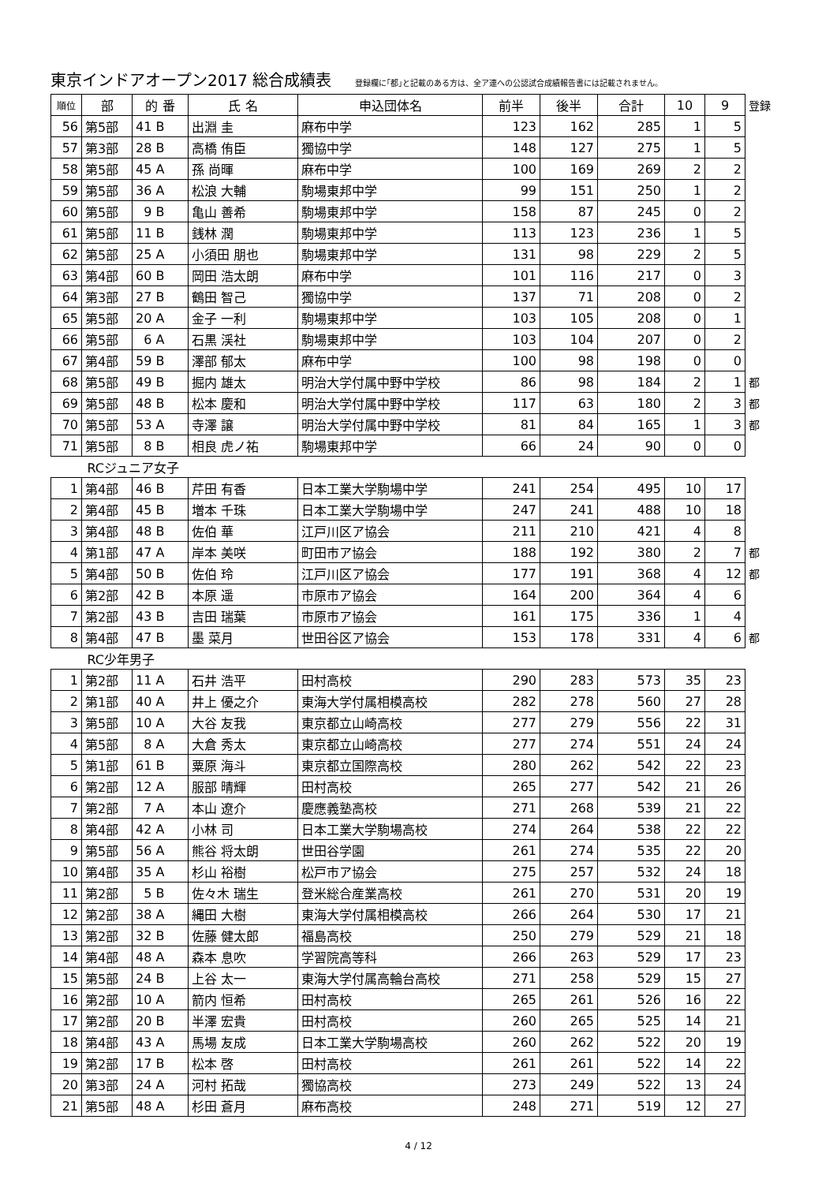東京インドアオープン2017 総合成績表
登録欄に｢都｣と記載のある方は、全ア連への公認試合成績報告書には記載されません。
| 順位 | 部 | 的 番 | 氏 名 | 申込団体名 | 前半 | 後半 | 合計 | 10 | 9 | 登録 |
| --- | --- | --- | --- | --- | --- | --- | --- | --- | --- | --- |
| 56 | 第5部 | 41 B | 出淵 圭 | 麻布中学 | 123 | 162 | 285 | 1 | 5 | |
| 57 | 第3部 | 28 B | 高橋 侑臣 | 獨協中学 | 148 | 127 | 275 | 1 | 5 | |
| 58 | 第5部 | 45 A | 孫 尚暉 | 麻布中学 | 100 | 169 | 269 | 2 | 2 | |
| 59 | 第5部 | 36 A | 松浪 大輔 | 駒場東邦中学 | 99 | 151 | 250 | 1 | 2 | |
| 60 | 第5部 | 9 B | 亀山 善希 | 駒場東邦中学 | 158 | 87 | 245 | 0 | 2 | |
| 61 | 第5部 | 11 B | 銭林 潤 | 駒場東邦中学 | 113 | 123 | 236 | 1 | 5 | |
| 62 | 第5部 | 25 A | 小須田 朋也 | 駒場東邦中学 | 131 | 98 | 229 | 2 | 5 | |
| 63 | 第4部 | 60 B | 岡田 浩太朗 | 麻布中学 | 101 | 116 | 217 | 0 | 3 | |
| 64 | 第3部 | 27 B | 鶴田 智己 | 獨協中学 | 137 | 71 | 208 | 0 | 2 | |
| 65 | 第5部 | 20 A | 金子 一利 | 駒場東邦中学 | 103 | 105 | 208 | 0 | 1 | |
| 66 | 第5部 | 6 A | 石黒 渓社 | 駒場東邦中学 | 103 | 104 | 207 | 0 | 2 | |
| 67 | 第4部 | 59 B | 澤部 郁太 | 麻布中学 | 100 | 98 | 198 | 0 | 0 | |
| 68 | 第5部 | 49 B | 掘内 雄太 | 明治大学付属中野中学校 | 86 | 98 | 184 | 2 | 1 | 都 |
| 69 | 第5部 | 48 B | 松本 慶和 | 明治大学付属中野中学校 | 117 | 63 | 180 | 2 | 3 | 都 |
| 70 | 第5部 | 53 A | 寺澤 譲 | 明治大学付属中野中学校 | 81 | 84 | 165 | 1 | 3 | 都 |
| 71 | 第5部 | 8 B | 相良 虎ノ祐 | 駒場東邦中学 | 66 | 24 | 90 | 0 | 0 | |
| RCジュニア女子 | | | | | | | | | | |
| 1 | 第4部 | 46 B | 芹田 有香 | 日本工業大学駒場中学 | 241 | 254 | 495 | 10 | 17 | |
| 2 | 第4部 | 45 B | 増本 千珠 | 日本工業大学駒場中学 | 247 | 241 | 488 | 10 | 18 | |
| 3 | 第4部 | 48 B | 佐伯 華 | 江戸川区ア協会 | 211 | 210 | 421 | 4 | 8 | |
| 4 | 第1部 | 47 A | 岸本 美咲 | 町田市ア協会 | 188 | 192 | 380 | 2 | 7 | 都 |
| 5 | 第4部 | 50 B | 佐伯 玲 | 江戸川区ア協会 | 177 | 191 | 368 | 4 | 12 | 都 |
| 6 | 第2部 | 42 B | 本原 遥 | 市原市ア協会 | 164 | 200 | 364 | 4 | 6 | |
| 7 | 第2部 | 43 B | 吉田 瑞葉 | 市原市ア協会 | 161 | 175 | 336 | 1 | 4 | |
| 8 | 第4部 | 47 B | 墨 菜月 | 世田谷区ア協会 | 153 | 178 | 331 | 4 | 6 | 都 |
| RC少年男子 | | | | | | | | | | |
| 1 | 第2部 | 11 A | 石井 浩平 | 田村高校 | 290 | 283 | 573 | 35 | 23 | |
| 2 | 第1部 | 40 A | 井上 優之介 | 東海大学付属相模高校 | 282 | 278 | 560 | 27 | 28 | |
| 3 | 第5部 | 10 A | 大谷 友我 | 東京都立山崎高校 | 277 | 279 | 556 | 22 | 31 | |
| 4 | 第5部 | 8 A | 大倉 秀太 | 東京都立山崎高校 | 277 | 274 | 551 | 24 | 24 | |
| 5 | 第1部 | 61 B | 粟原 海斗 | 東京都立国際高校 | 280 | 262 | 542 | 22 | 23 | |
| 6 | 第2部 | 12 A | 服部 晴輝 | 田村高校 | 265 | 277 | 542 | 21 | 26 | |
| 7 | 第2部 | 7 A | 本山 遼介 | 慶應義塾高校 | 271 | 268 | 539 | 21 | 22 | |
| 8 | 第4部 | 42 A | 小林 司 | 日本工業大学駒場高校 | 274 | 264 | 538 | 22 | 22 | |
| 9 | 第5部 | 56 A | 熊谷 将太朗 | 世田谷学園 | 261 | 274 | 535 | 22 | 20 | |
| 10 | 第4部 | 35 A | 杉山 裕樹 | 松戸市ア協会 | 275 | 257 | 532 | 24 | 18 | |
| 11 | 第2部 | 5 B | 佐々木 瑞生 | 登米総合産業高校 | 261 | 270 | 531 | 20 | 19 | |
| 12 | 第2部 | 38 A | 縄田 大樹 | 東海大学付属相模高校 | 266 | 264 | 530 | 17 | 21 | |
| 13 | 第2部 | 32 B | 佐藤 健太郎 | 福島高校 | 250 | 279 | 529 | 21 | 18 | |
| 14 | 第4部 | 48 A | 森本 息吹 | 学習院高等科 | 266 | 263 | 529 | 17 | 23 | |
| 15 | 第5部 | 24 B | 上谷 太一 | 東海大学付属高輪台高校 | 271 | 258 | 529 | 15 | 27 | |
| 16 | 第2部 | 10 A | 箭内 恒希 | 田村高校 | 265 | 261 | 526 | 16 | 22 | |
| 17 | 第2部 | 20 B | 半澤 宏貴 | 田村高校 | 260 | 265 | 525 | 14 | 21 | |
| 18 | 第4部 | 43 A | 馬場 友成 | 日本工業大学駒場高校 | 260 | 262 | 522 | 20 | 19 | |
| 19 | 第2部 | 17 B | 松本 啓 | 田村高校 | 261 | 261 | 522 | 14 | 22 | |
| 20 | 第3部 | 24 A | 河村 拓哉 | 獨協高校 | 273 | 249 | 522 | 13 | 24 | |
| 21 | 第5部 | 48 A | 杉田 蒼月 | 麻布高校 | 248 | 271 | 519 | 12 | 27 | |
4 / 12